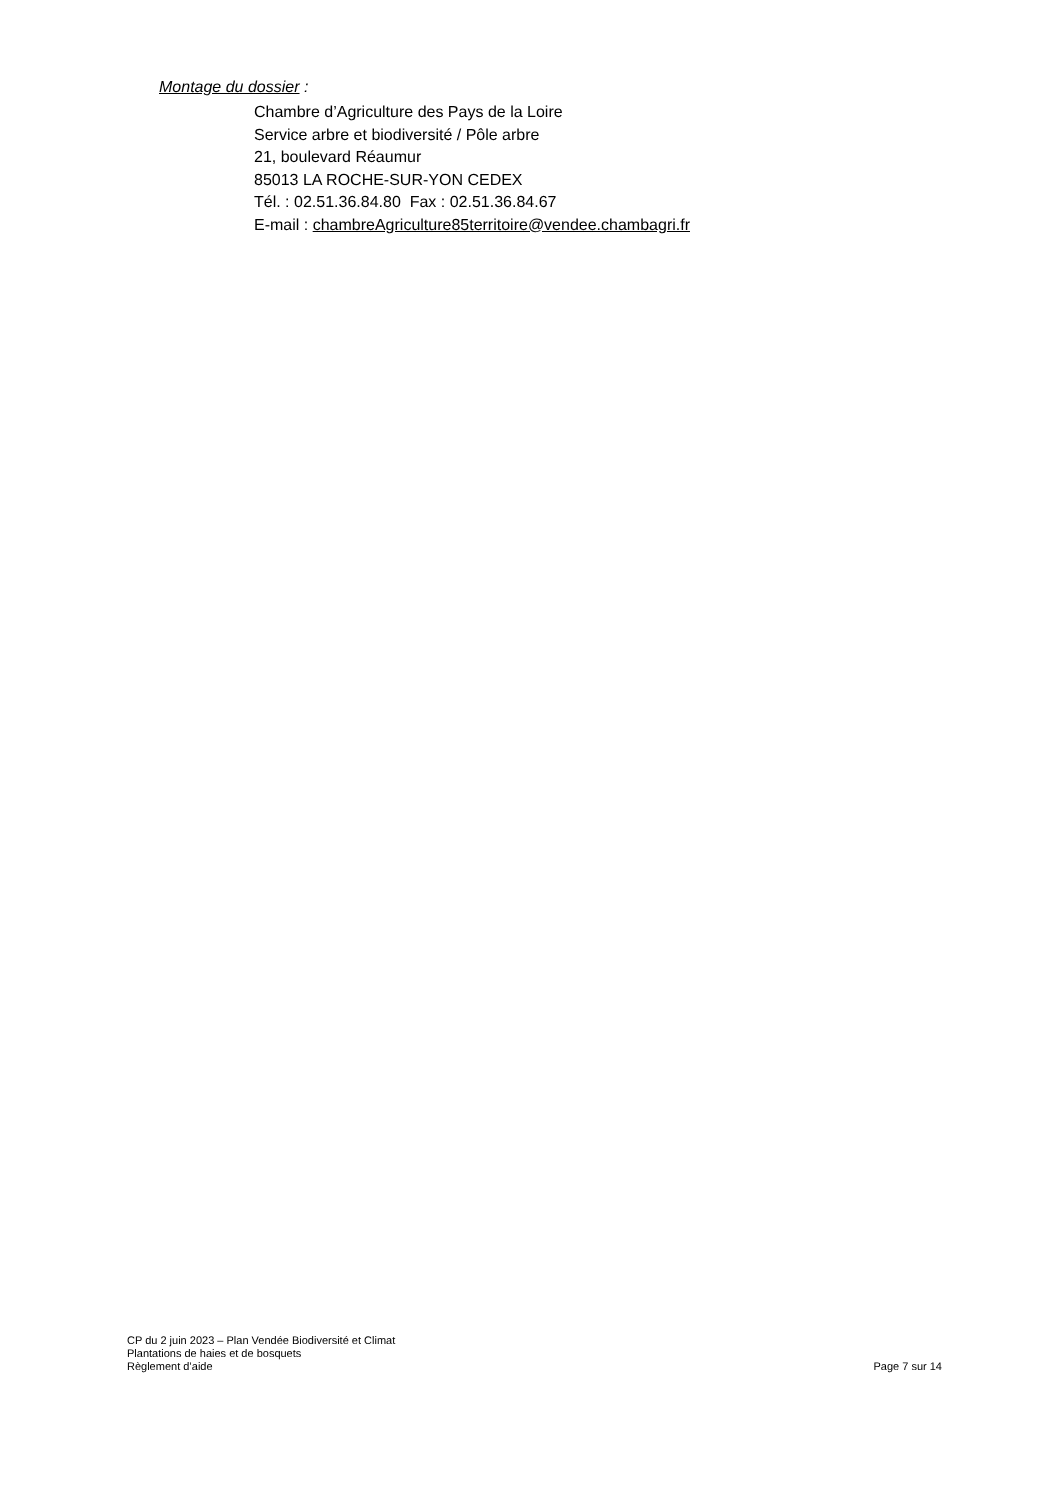Montage du dossier :
Chambre d’Agriculture des Pays de la Loire
Service arbre et biodiversité / Pôle arbre
21, boulevard Réaumur
85013 LA ROCHE-SUR-YON CEDEX
Tél. : 02.51.36.84.80 Fax : 02.51.36.84.67
E-mail : chambreAgriculture85territoire@vendee.chambagri.fr
CP du 2 juin 2023 – Plan Vendée Biodiversité et Climat
Plantations de haies et de bosquets
Règlement d’aide Page 7 sur 14